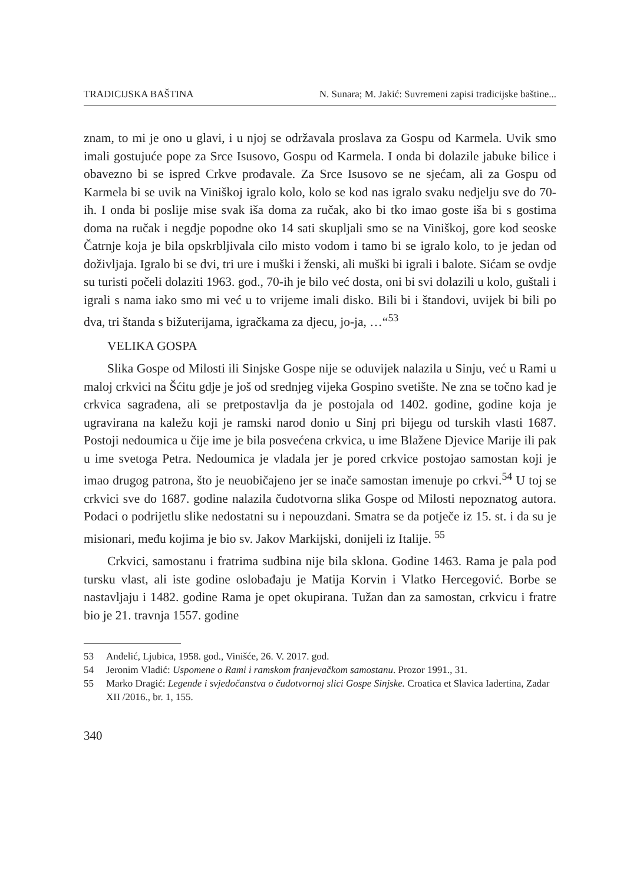TRADICIJSKA BAŠTINA N. Sunara; M. Jakić: Suvremeni zapisi tradicijske baštine...
znam, to mi je ono u glavi, i u njoj se održavala proslava za Gospu od Karmela. Uvik smo imali gostujuće pope za Srce Isusovo, Gospu od Karmela. I onda bi dolazile jabuke bilice i obavezno bi se ispred Crkve prodavale. Za Srce Isusovo se ne sjećam, ali za Gospu od Karmela bi se uvik na Viniškoj igralo kolo, kolo se kod nas igralo svaku nedjelju sve do 70-ih. I onda bi poslije mise svak iša doma za ručak, ako bi tko imao goste iša bi s gostima doma na ručak i negdje popodne oko 14 sati skupljali smo se na Viniškoj, gore kod seoske Čatrnje koja je bila opskrbljivala cilo misto vodom i tamo bi se igralo kolo, to je jedan od doživljaja. Igralo bi se dvi, tri ure i muški i ženski, ali muški bi igrali i balote. Sićam se ovdje su turisti počeli dolaziti 1963. god., 70-ih je bilo već dosta, oni bi svi dolazili u kolo, guštali i igrali s nama iako smo mi već u to vrijeme imali disko. Bili bi i štandovi, uvijek bi bili po dva, tri štanda s bižuterijama, igračkama za djecu, jo-ja, …“<sup>53</sup>
VELIKA GOSPA
Slika Gospe od Milosti ili Sinjske Gospe nije se oduvijek nalazila u Sinju, već u Rami u maloj crkvici na Šćitu gdje je još od srednjeg vijeka Gospino svetište. Ne zna se točno kad je crkvica sagrađena, ali se pretpostavlja da je postojala od 1402. godine, godine koja je ugravirana na kaležu koji je ramski narod donio u Sinj pri bijegu od turskih vlasti 1687. Postoji nedoumica u čije ime je bila posvećena crkvica, u ime Blažene Djevice Marije ili pak u ime svetoga Petra. Nedoumica je vladala jer je pored crkvice postojao samostan koji je imao drugog patrona, što je neuobičajeno jer se inače samostan imenuje po crkvi.<sup>54</sup> U toj se crkvici sve do 1687. godine nalazila čudotvorna slika Gospe od Milosti nepoznatog autora. Podaci o podrijetlu slike nedostatni su i nepouzdani. Smatra se da potječe iz 15. st. i da su je misionari, među kojima je bio sv. Jakov Markijski, donijeli iz Italije. <sup>55</sup>
Crkvici, samostanu i fratrima sudbina nije bila sklona. Godine 1463. Rama je pala pod tursku vlast, ali iste godine oslobađaju je Matija Korvin i Vlatko Hercegović. Borbe se nastavljaju i 1482. godine Rama je opet okupirana. Tužan dan za samostan, crkvicu i fratre bio je 21. travnja 1557. godine
53 Anđelić, Ljubica, 1958. god., Vinišće, 26. V. 2017. god.
54 Jeronim Vladić: Uspomene o Rami i ramskom franjevačkom samostanu. Prozor 1991., 31.
55 Marko Dragić: Legende i svjedočanstva o čudotvornoj slici Gospe Sinjske. Croatica et Slavica Iadertina, Zadar XII /2016., br. 1, 155.
340